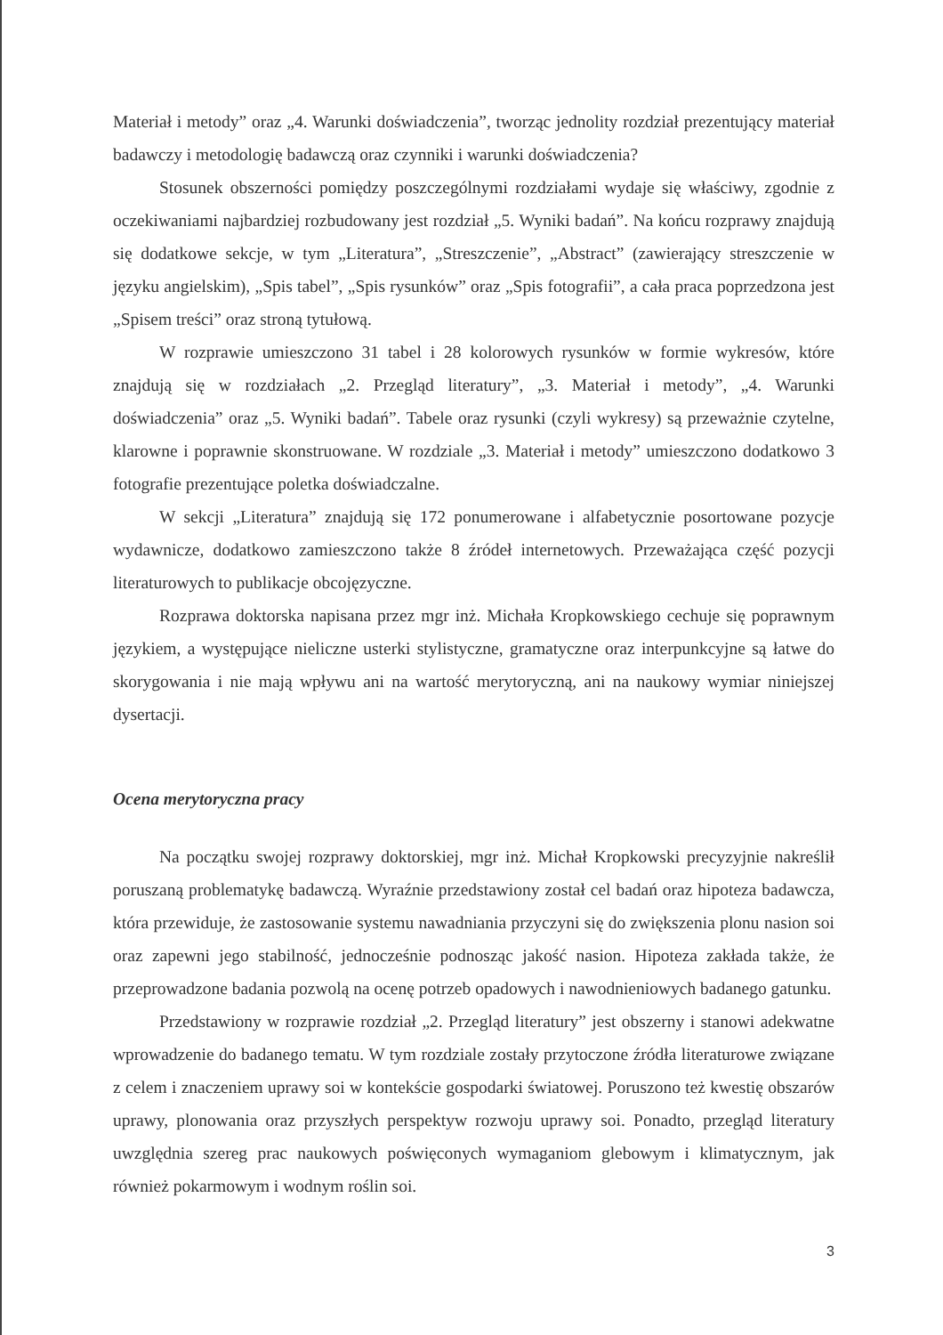Materiał i metody” oraz „4. Warunki doświadczenia”, tworząc jednolity rozdział prezentujący materiał badawczy i metodologię badawczą oraz czynniki i warunki doświadczenia?
Stosunek obszerności pomiędzy poszczególnymi rozdziałami wydaje się właściwy, zgodnie z oczekiwaniami najbardziej rozbudowany jest rozdział „5. Wyniki badań”. Na końcu rozprawy znajdują się dodatkowe sekcje, w tym „Literatura”, „Streszczenie”, „Abstract” (zawierający streszczenie w języku angielskim), „Spis tabel”, „Spis rysunków” oraz „Spis fotografii”, a cała praca poprzedzona jest „Spisem treści” oraz stroną tytułową.
W rozprawie umieszczono 31 tabel i 28 kolorowych rysunków w formie wykresów, które znajdują się w rozdziałach „2. Przegląd literatury”, „3. Materiał i metody”, „4. Warunki doświadczenia” oraz „5. Wyniki badań”. Tabele oraz rysunki (czyli wykresy) są przeważnie czytelne, klarowne i poprawnie skonstruowane. W rozdziale „3. Materiał i metody” umieszczono dodatkowo 3 fotografie prezentujące poletka doświadczalne.
W sekcji „Literatura” znajdują się 172 ponumerowane i alfabetycznie posortowane pozycje wydawnicze, dodatkowo zamieszczono także 8 źródeł internetowych. Przeważająca część pozycji literaturowych to publikacje obcojęzyczne.
Rozprawa doktorska napisana przez mgr inż. Michała Kropkowskiego cechuje się poprawnym językiem, a występujące nieliczne usterki stylistyczne, gramatyczne oraz interpunkcyjne są łatwe do skorygowania i nie mają wpływu ani na wartość merytoryczną, ani na naukowy wymiar niniejszej dysertacji.
Ocena merytoryczna pracy
Na początku swojej rozprawy doktorskiej, mgr inż. Michał Kropkowski precyzyjnie nakreślił poruszaną problematykę badawczą. Wyraźnie przedstawiony został cel badań oraz hipoteza badawcza, która przewiduje, że zastosowanie systemu nawadniania przyczyni się do zwiększenia plonu nasion soi oraz zapewni jego stabilność, jednocześnie podnosząc jakość nasion. Hipoteza zakłada także, że przeprowadzone badania pozwolą na ocenę potrzeb opadowych i nawodnieniowych badanego gatunku.
Przedstawiony w rozprawie rozdział „2. Przegląd literatury” jest obszerny i stanowi adekwatne wprowadzenie do badanego tematu. W tym rozdziale zostały przytoczone źródła literaturowe związane z celem i znaczeniem uprawy soi w kontekście gospodarki światowej. Poruszono też kwestię obszarów uprawy, plonowania oraz przyszłych perspektyw rozwoju uprawy soi. Ponadto, przegląd literatury uwzględnia szereg prac naukowych poświęconych wymaganiom glebowym i klimatycznym, jak również pokarmowym i wodnym roślin soi.
3